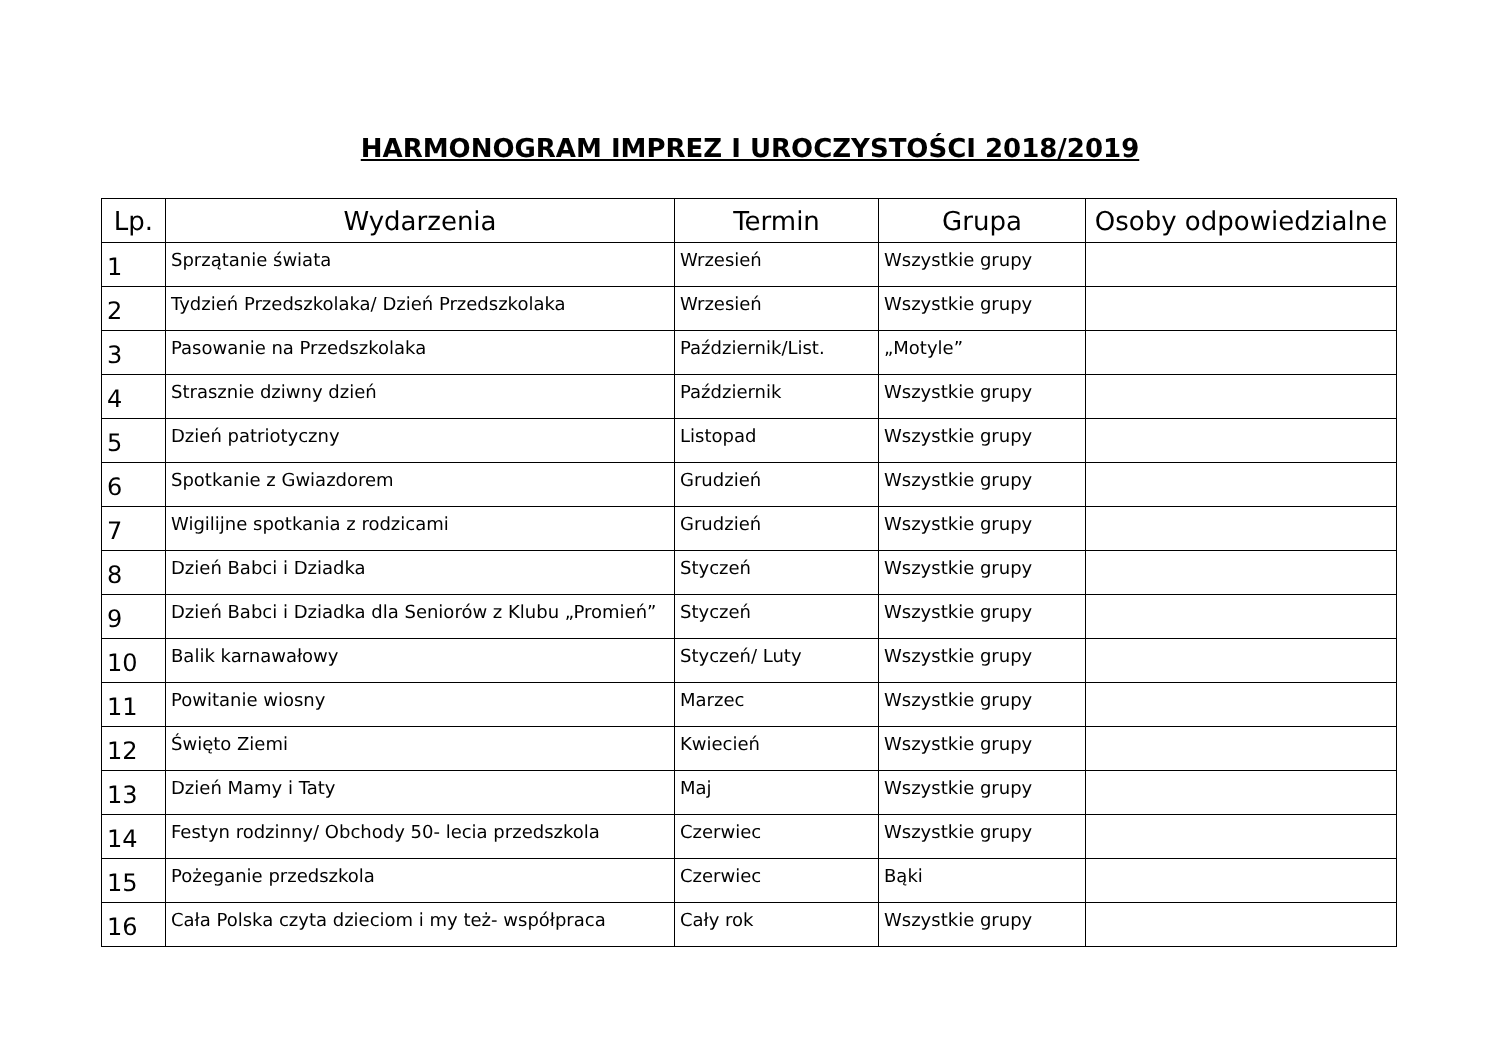HARMONOGRAM IMPREZ I UROCZYSTOŚCI 2018/2019
| Lp. | Wydarzenia | Termin | Grupa | Osoby odpowiedzialne |
| --- | --- | --- | --- | --- |
| 1 | Sprzątanie świata | Wrzesień | Wszystkie grupy | |
| 2 | Tydzień Przedszkolaka/ Dzień Przedszkolaka | Wrzesień | Wszystkie grupy | |
| 3 | Pasowanie na Przedszkolaka | Październik/List. | „Motyle” | |
| 4 | Strasznie dziwny dzień | Październik | Wszystkie grupy | |
| 5 | Dzień patriotyczny | Listopad | Wszystkie grupy | |
| 6 | Spotkanie z Gwiazdorem | Grudzień | Wszystkie grupy | |
| 7 | Wigilijne spotkania z rodzicami | Grudzień | Wszystkie grupy | |
| 8 | Dzień Babci i Dziadka | Styczeń | Wszystkie grupy | |
| 9 | Dzień Babci i Dziadka dla Seniorów z Klubu „Promień” | Styczeń | Wszystkie grupy | |
| 10 | Balik karnawałowy | Styczeń/ Luty | Wszystkie grupy | |
| 11 | Powitanie wiosny | Marzec | Wszystkie grupy | |
| 12 | Święto Ziemi | Kwiecień | Wszystkie grupy | |
| 13 | Dzień Mamy i Taty | Maj | Wszystkie grupy | |
| 14 | Festyn rodzinny/ Obchody 50- lecia przedszkola | Czerwiec | Wszystkie grupy | |
| 15 | Pożeganie przedszkola | Czerwiec | Bąki | |
| 16 | Cała Polska czyta dzieciom i my też- współpraca | Cały rok | Wszystkie grupy | |